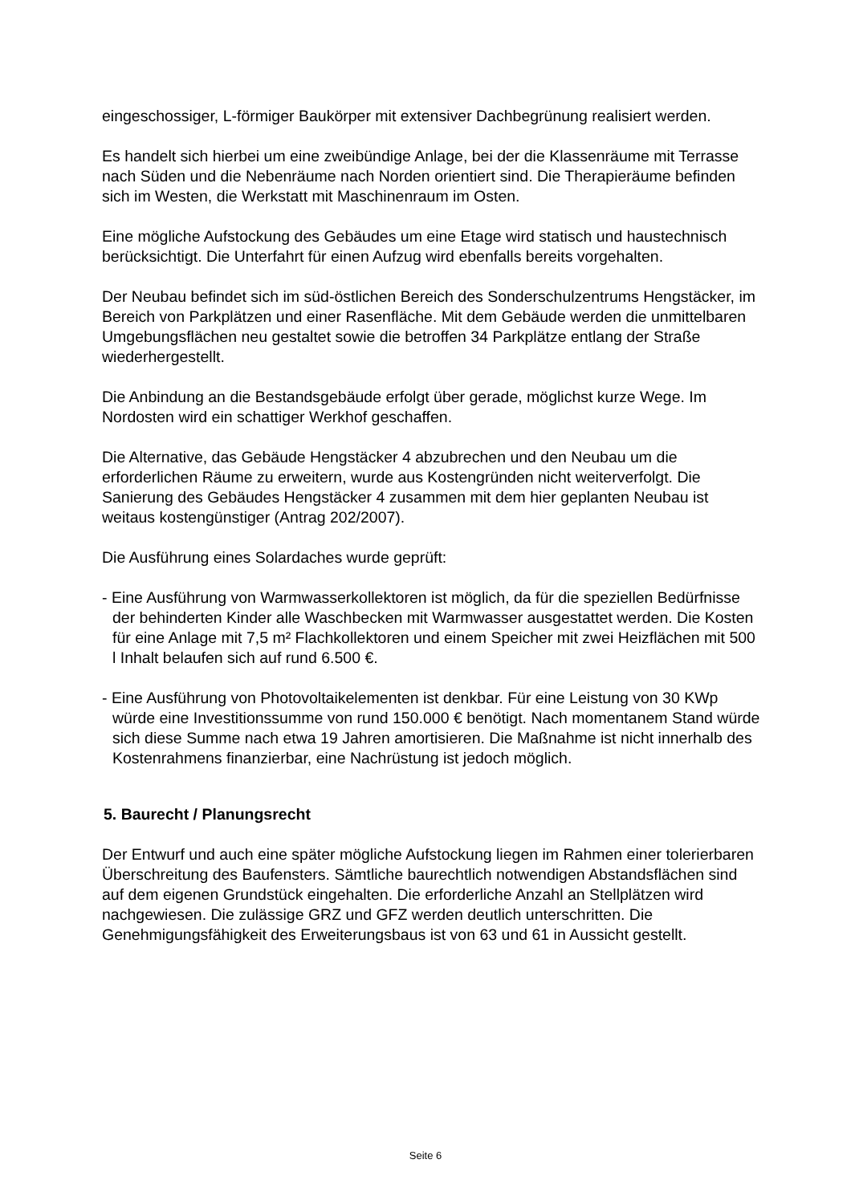eingeschossiger, L-förmiger Baukörper mit extensiver Dachbegrünung realisiert werden.
Es handelt sich hierbei um eine zweibündige Anlage, bei der die Klassenräume mit Terrasse nach Süden und die Nebenräume nach Norden orientiert sind. Die Therapieräume befinden sich im Westen, die Werkstatt mit Maschinenraum im Osten.
Eine mögliche Aufstockung des Gebäudes um eine Etage wird statisch und haustechnisch berücksichtigt. Die Unterfahrt für einen Aufzug wird ebenfalls bereits vorgehalten.
Der Neubau befindet sich im süd-östlichen Bereich des Sonderschulzentrums Hengstäcker, im Bereich von Parkplätzen und einer Rasenfläche. Mit dem Gebäude werden die unmittelbaren Umgebungsflächen neu gestaltet sowie die betroffen 34 Parkplätze entlang der Straße wiederhergestellt.
Die Anbindung an die Bestandsgebäude erfolgt über gerade, möglichst kurze Wege. Im Nordosten wird ein schattiger Werkhof geschaffen.
Die Alternative, das Gebäude Hengstäcker 4 abzubrechen und den Neubau um die erforderlichen Räume zu erweitern, wurde aus Kostengründen nicht weiterverfolgt. Die Sanierung des Gebäudes Hengstäcker 4 zusammen mit dem hier geplanten Neubau ist weitaus kostengünstiger (Antrag 202/2007).
Die Ausführung eines Solardaches wurde geprüft:
- Eine Ausführung von Warmwasserkollektoren ist möglich, da für die speziellen Bedürfnisse der behinderten Kinder alle Waschbecken mit Warmwasser ausgestattet werden. Die Kosten für eine Anlage mit 7,5 m² Flachkollektoren und einem Speicher mit zwei Heizflächen mit 500 l Inhalt belaufen sich auf rund 6.500 €.
- Eine Ausführung von Photovoltaikelementen ist denkbar. Für eine Leistung von 30 KWp würde eine Investitionssumme von rund 150.000 € benötigt. Nach momentanem Stand würde sich diese Summe nach etwa 19 Jahren amortisieren. Die Maßnahme ist nicht innerhalb des Kostenrahmens finanzierbar, eine Nachrüstung ist jedoch möglich.
5. Baurecht / Planungsrecht
Der Entwurf und auch eine später mögliche Aufstockung liegen im Rahmen einer tolerierbaren Überschreitung des Baufensters. Sämtliche baurechtlich notwendigen Abstandsflächen sind auf dem eigenen Grundstück eingehalten. Die erforderliche Anzahl an Stellplätzen wird nachgewiesen. Die zulässige GRZ und GFZ werden deutlich unterschritten. Die Genehmigungsfähigkeit des Erweiterungsbaus ist von 63 und 61 in Aussicht gestellt.
Seite 6